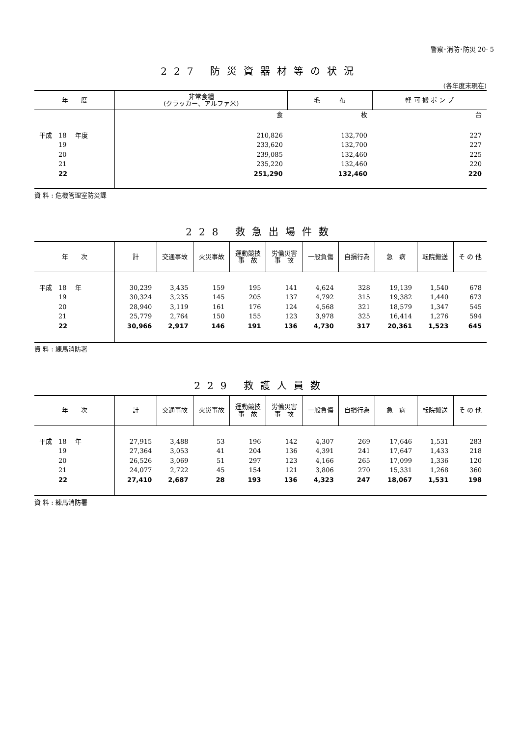警察･消防･防災 20- 5
227 防災資器材等の状況
(各年度末現在)
| 年 度 | 非常食糧 (クラッカー、アルファ米) | 毛 布 | 軽 可 搬 ポ ン プ |
| --- | --- | --- | --- |
| | 食 | 枚 | 台 |
| 平成 18 年度 | 210,826 | 132,700 | 227 |
| 19 | 233,620 | 132,700 | 227 |
| 20 | 239,085 | 132,460 | 225 |
| 21 | 235,220 | 132,460 | 220 |
| 22 | 251,290 | 132,460 | 220 |
資 料 : 危機管理室防災課
228 救急出場件数
| 年 次 | 計 | 交通事故 | 火災事故 | 運動競技 事 故 | 労働災害 事 故 | 一般負傷 | 自損行為 | 急 病 | 転院搬送 | そ の 他 |
| --- | --- | --- | --- | --- | --- | --- | --- | --- | --- | --- |
| 平成 18 年 | 30,239 | 3,435 | 159 | 195 | 141 | 4,624 | 328 | 19,139 | 1,540 | 678 |
| 19 | 30,324 | 3,235 | 145 | 205 | 137 | 4,792 | 315 | 19,382 | 1,440 | 673 |
| 20 | 28,940 | 3,119 | 161 | 176 | 124 | 4,568 | 321 | 18,579 | 1,347 | 545 |
| 21 | 25,779 | 2,764 | 150 | 155 | 123 | 3,978 | 325 | 16,414 | 1,276 | 594 |
| 22 | 30,966 | 2,917 | 146 | 191 | 136 | 4,730 | 317 | 20,361 | 1,523 | 645 |
資 料 : 練馬消防署
229 救護人員数
| 年 次 | 計 | 交通事故 | 火災事故 | 運動競技 事 故 | 労働災害 事 故 | 一般負傷 | 自損行為 | 急 病 | 転院搬送 | そ の 他 |
| --- | --- | --- | --- | --- | --- | --- | --- | --- | --- | --- |
| 平成 18 年 | 27,915 | 3,488 | 53 | 196 | 142 | 4,307 | 269 | 17,646 | 1,531 | 283 |
| 19 | 27,364 | 3,053 | 41 | 204 | 136 | 4,391 | 241 | 17,647 | 1,433 | 218 |
| 20 | 26,526 | 3,069 | 51 | 297 | 123 | 4,166 | 265 | 17,099 | 1,336 | 120 |
| 21 | 24,077 | 2,722 | 45 | 154 | 121 | 3,806 | 270 | 15,331 | 1,268 | 360 |
| 22 | 27,410 | 2,687 | 28 | 193 | 136 | 4,323 | 247 | 18,067 | 1,531 | 198 |
資 料 : 練馬消防署